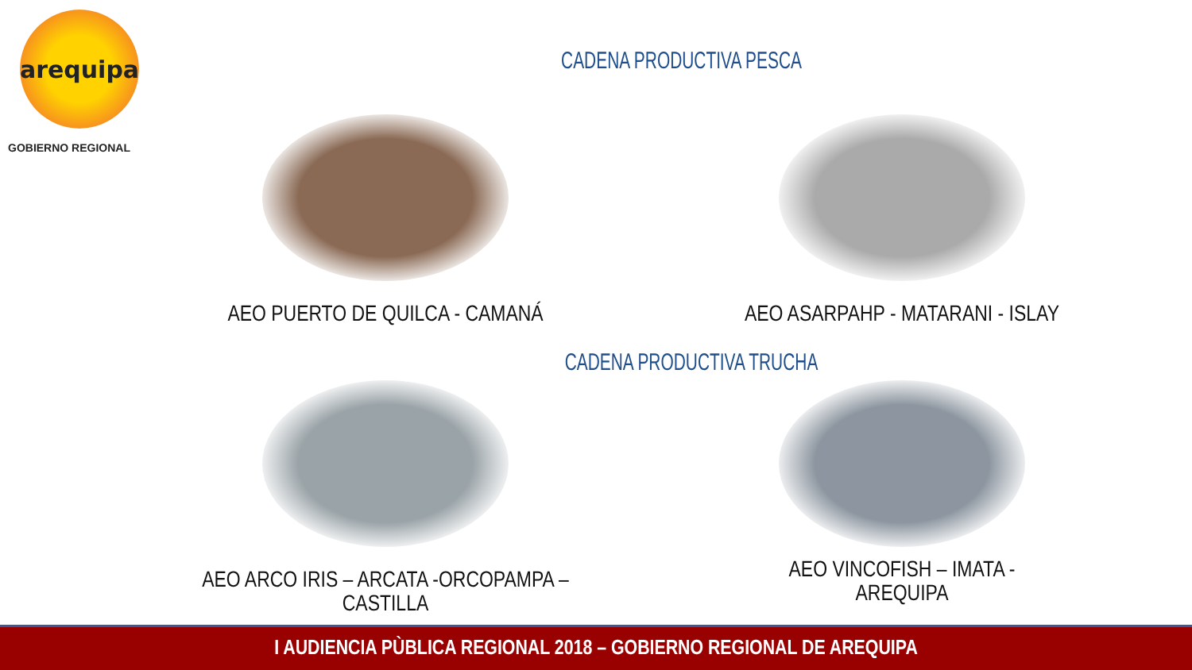arequipa
GOBIERNO REGIONAL
CADENA PRODUCTIVA PESCA
AEO PUERTO DE QUILCA - CAMANÁ
AEO ASARPAHP - MATARANI - ISLAY
CADENA PRODUCTIVA TRUCHA
AEO ARCO IRIS – ARCATA -ORCOPAMPA –
CASTILLA
AEO VINCOFISH – IMATA -
AREQUIPA
I AUDIENCIA PÙBLICA REGIONAL 2018 – GOBIERNO REGIONAL DE AREQUIPA